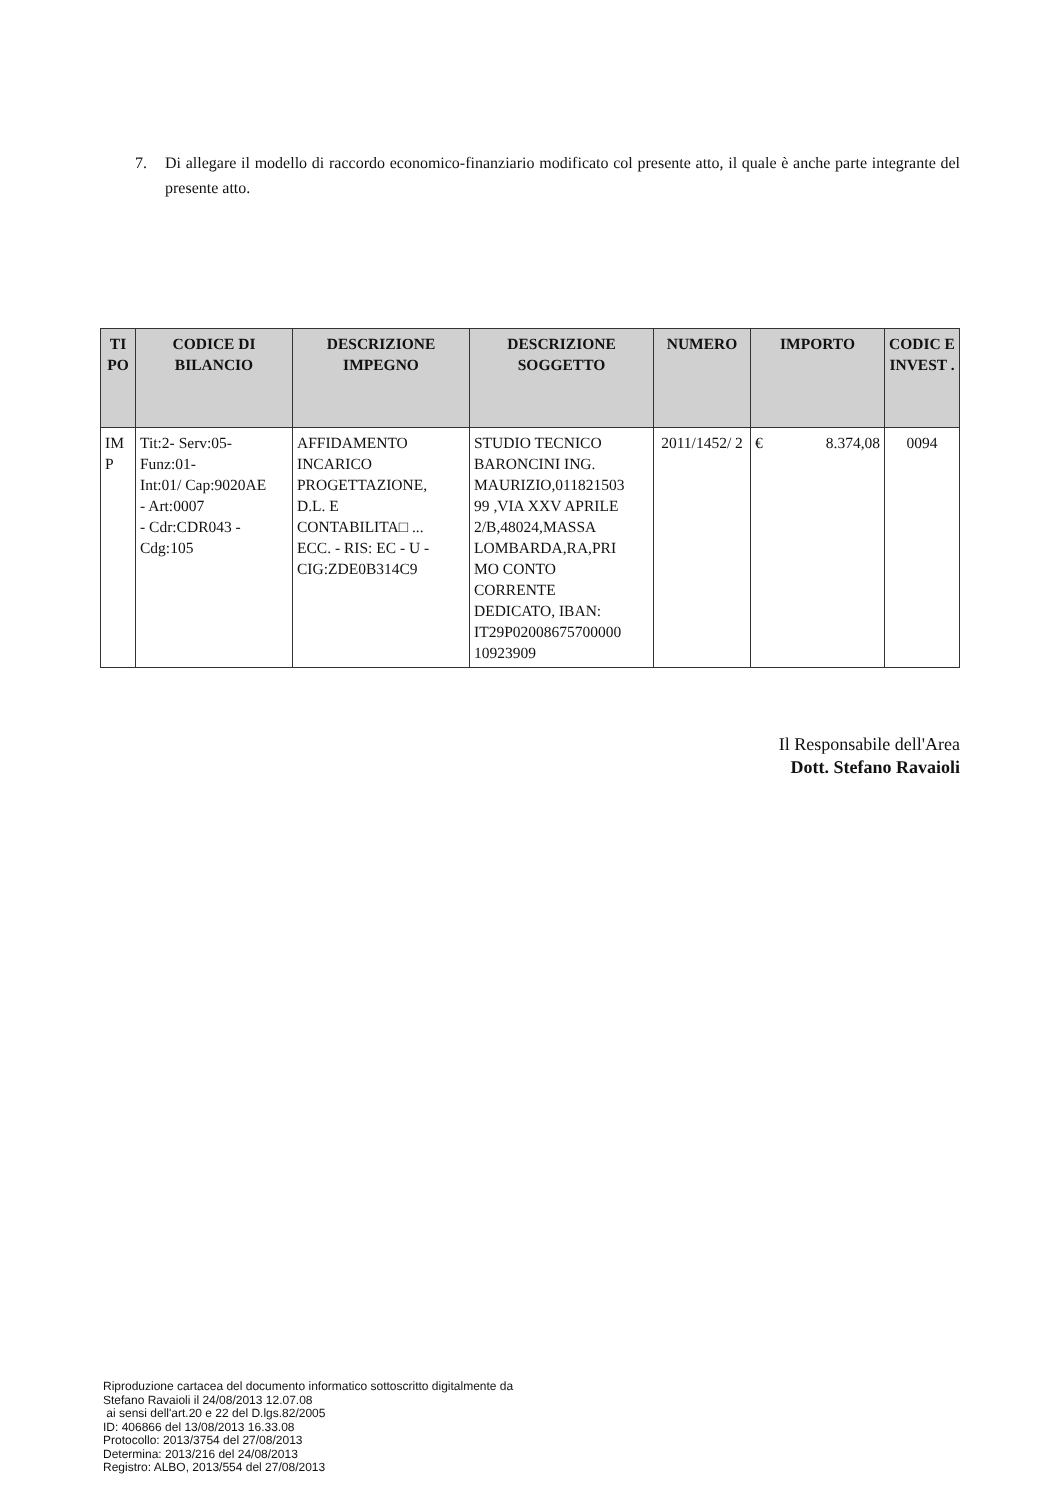7.
Di allegare il modello di raccordo economico-finanziario modificato col presente atto, il quale è anche parte integrante del presente atto.
| TI PO | CODICE DI BILANCIO | DESCRIZIONE IMPEGNO | DESCRIZIONE SOGGETTO | NUMERO | IMPORTO | CODIC E INVEST . |
| --- | --- | --- | --- | --- | --- | --- |
| IM P | Tit:2- Serv:05- Funz:01- Int:01/ Cap:9020AE - Art:0007 - Cdr:CDR043 - Cdg:105 | AFFIDAMENTO INCARICO PROGETTAZIONE, D.L. E CONTABILITA□ ... ECC. - RIS: EC - U - CIG:ZDE0B314C9 | STUDIO TECNICO BARONCINI ING. MAURIZIO,011821503 99 ,VIA XXV APRILE 2/B,48024,MASSA LOMBARDA,RA,PRI MO CONTO CORRENTE DEDICATO, IBAN: IT29P02008675700000 10923909 | 2011/1452/ 2 | € 8.374,08 | 0094 |
Il Responsabile dell'Area
Dott. Stefano Ravaioli
Riproduzione cartacea del documento informatico sottoscritto digitalmente da
Stefano Ravaioli il 24/08/2013 12.07.08
ai sensi dell'art.20 e 22 del D.lgs.82/2005
ID: 406866 del 13/08/2013 16.33.08
Protocollo: 2013/3754 del 27/08/2013
Determina: 2013/216 del 24/08/2013
Registro: ALBO, 2013/554 del 27/08/2013